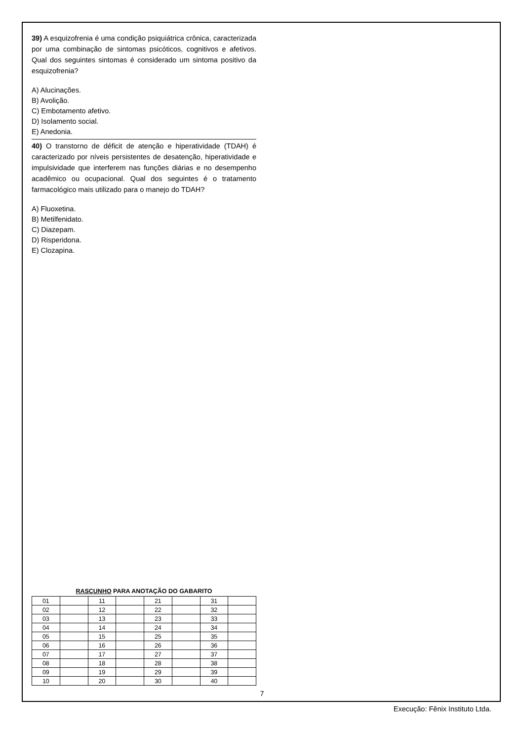39) A esquizofrenia é uma condição psiquiátrica crônica, caracterizada por uma combinação de sintomas psicóticos, cognitivos e afetivos. Qual dos seguintes sintomas é considerado um sintoma positivo da esquizofrenia?
A) Alucinações.
B) Avolição.
C) Embotamento afetivo.
D) Isolamento social.
E) Anedonia.
40) O transtorno de déficit de atenção e hiperatividade (TDAH) é caracterizado por níveis persistentes de desatenção, hiperatividade e impulsividade que interferem nas funções diárias e no desempenho acadêmico ou ocupacional. Qual dos seguintes é o tratamento farmacológico mais utilizado para o manejo do TDAH?
A) Fluoxetina.
B) Metilfenidato.
C) Diazepam.
D) Risperidona.
E) Clozapina.
RASCUNHO PARA ANOTAÇÃO DO GABARITO
| 01 | | 11 | | 21 | | 31 | |
| 02 | | 12 | | 22 | | 32 | |
| 03 | | 13 | | 23 | | 33 | |
| 04 | | 14 | | 24 | | 34 | |
| 05 | | 15 | | 25 | | 35 | |
| 06 | | 16 | | 26 | | 36 | |
| 07 | | 17 | | 27 | | 37 | |
| 08 | | 18 | | 28 | | 38 | |
| 09 | | 19 | | 29 | | 39 | |
| 10 | | 20 | | 30 | | 40 | |
7
Execução: Fênix Instituto Ltda.